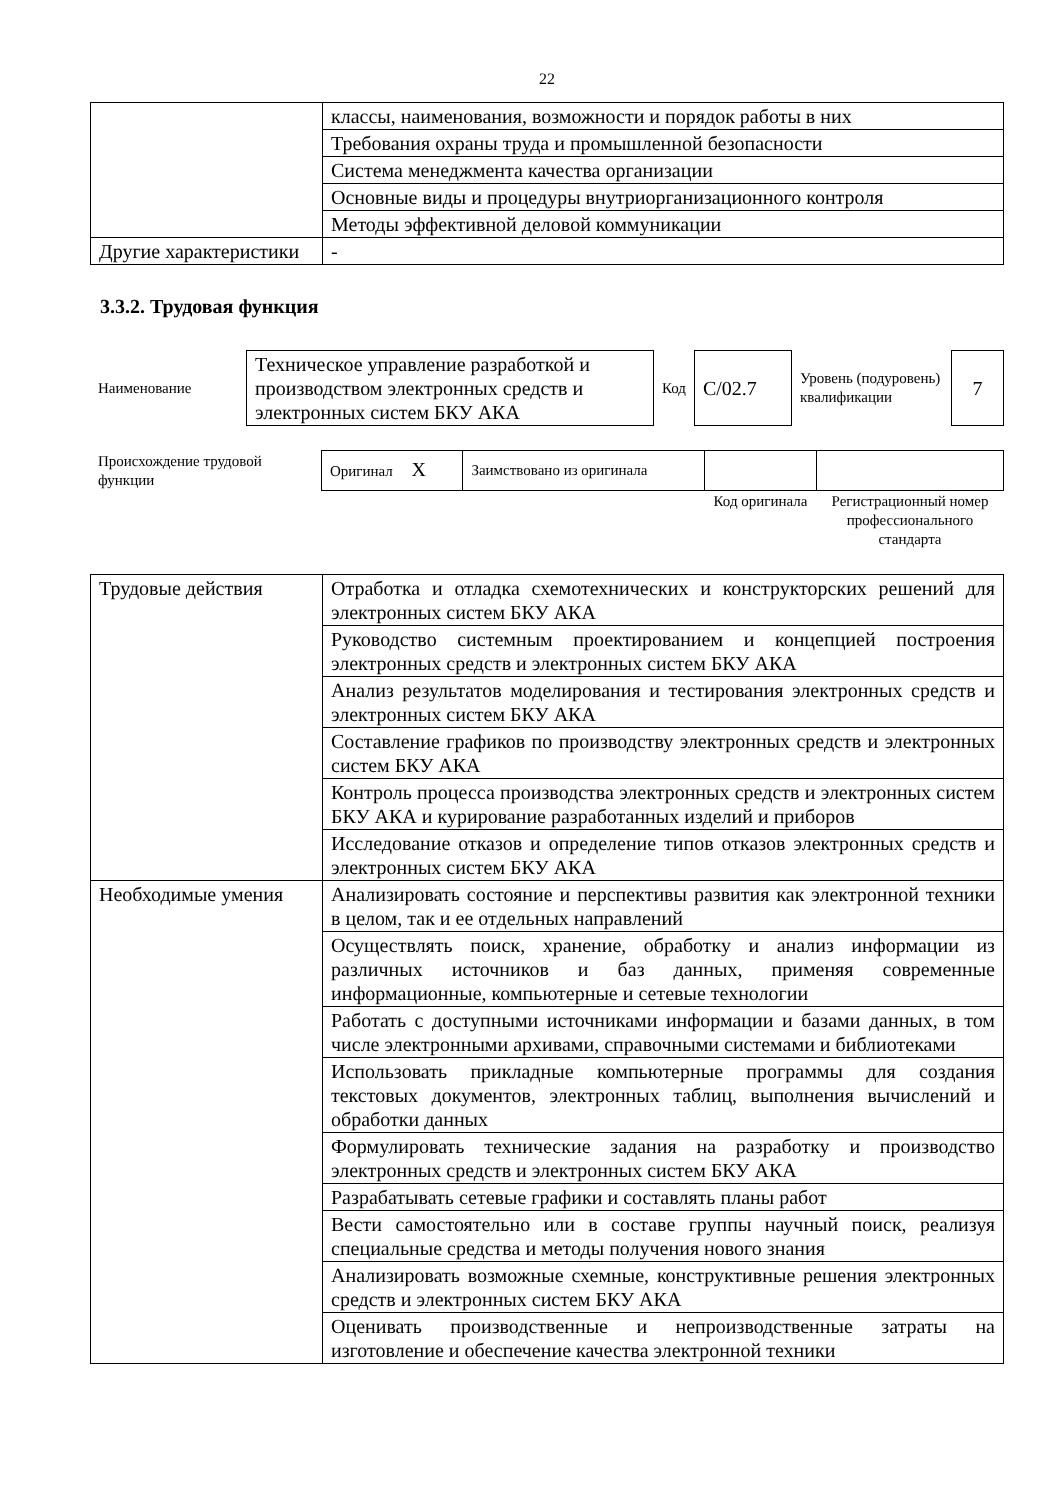22
| | классы, наименования, возможности и порядок работы в них |
| | Требования охраны труда и промышленной безопасности |
| | Система менеджмента качества организации |
| | Основные виды и процедуры внутриорганизационного контроля |
| | Методы эффективной деловой коммуникации |
| Другие характеристики | - |
3.3.2. Трудовая функция
| Наименование | Техническое управление разработкой и производством электронных средств и электронных систем БКУ АКА | Код | С/02.7 | Уровень (подуровень) квалификации | 7 |
| Происхождение трудовой функции | Оригинал Х | Заимствовано из оригинала | | |
| | | | Код оригинала | Регистрационный номер профессионального стандарта |
| Трудовые действия | Отработка и отладка схемотехнических и конструкторских решений для электронных систем БКУ АКА |
| | Руководство системным проектированием и концепцией построения электронных средств и электронных систем БКУ АКА |
| | Анализ результатов моделирования и тестирования электронных средств и электронных систем БКУ АКА |
| | Составление графиков по производству электронных средств и электронных систем БКУ АКА |
| | Контроль процесса производства электронных средств и электронных систем БКУ АКА и курирование разработанных изделий и приборов |
| | Исследование отказов и определение типов отказов электронных средств и электронных систем БКУ АКА |
| Необходимые умения | Анализировать состояние и перспективы развития как электронной техники в целом, так и ее отдельных направлений |
| | Осуществлять поиск, хранение, обработку и анализ информации из различных источников и баз данных, применяя современные информационные, компьютерные и сетевые технологии |
| | Работать с доступными источниками информации и базами данных, в том числе электронными архивами, справочными системами и библиотеками |
| | Использовать прикладные компьютерные программы для создания текстовых документов, электронных таблиц, выполнения вычислений и обработки данных |
| | Формулировать технические задания на разработку и производство электронных средств и электронных систем БКУ АКА |
| | Разрабатывать сетевые графики и составлять планы работ |
| | Вести самостоятельно или в составе группы научный поиск, реализуя специальные средства и методы получения нового знания |
| | Анализировать возможные схемные, конструктивные решения электронных средств и электронных систем БКУ АКА |
| | Оценивать производственные и непроизводственные затраты на изготовление и обеспечение качества электронной техники |